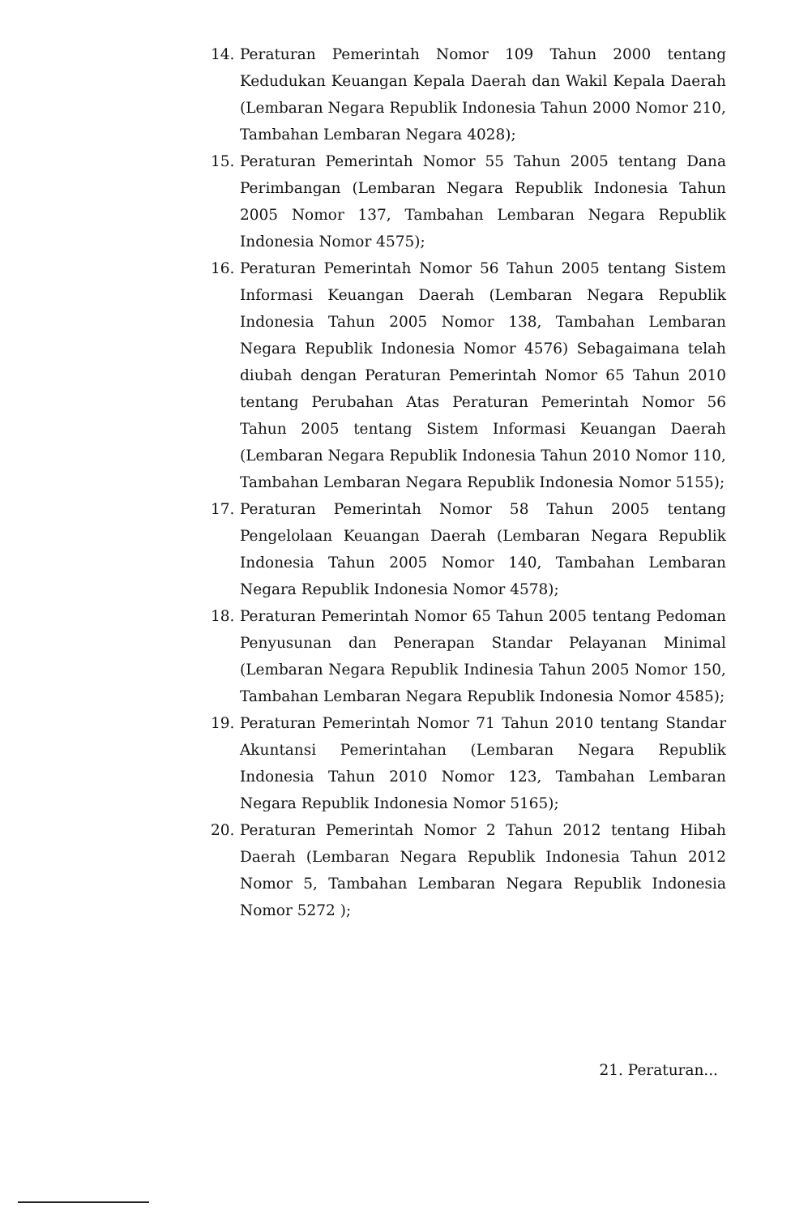14. Peraturan Pemerintah Nomor 109 Tahun 2000 tentang Kedudukan Keuangan Kepala Daerah dan Wakil Kepala Daerah (Lembaran Negara Republik Indonesia Tahun 2000 Nomor 210, Tambahan Lembaran Negara 4028);
15. Peraturan Pemerintah Nomor 55 Tahun 2005 tentang Dana Perimbangan (Lembaran Negara Republik Indonesia Tahun 2005 Nomor 137, Tambahan Lembaran Negara Republik Indonesia Nomor 4575);
16. Peraturan Pemerintah Nomor 56 Tahun 2005 tentang Sistem Informasi Keuangan Daerah (Lembaran Negara Republik Indonesia Tahun 2005 Nomor 138, Tambahan Lembaran Negara Republik Indonesia Nomor 4576) Sebagaimana telah diubah dengan Peraturan Pemerintah Nomor 65 Tahun 2010 tentang Perubahan Atas Peraturan Pemerintah Nomor 56 Tahun 2005 tentang Sistem Informasi Keuangan Daerah (Lembaran Negara Republik Indonesia Tahun 2010 Nomor 110, Tambahan Lembaran Negara Republik Indonesia Nomor 5155);
17. Peraturan Pemerintah Nomor 58 Tahun 2005 tentang Pengelolaan Keuangan Daerah (Lembaran Negara Republik Indonesia Tahun 2005 Nomor 140, Tambahan Lembaran Negara Republik Indonesia Nomor 4578);
18. Peraturan Pemerintah Nomor 65 Tahun 2005 tentang Pedoman Penyusunan dan Penerapan Standar Pelayanan Minimal (Lembaran Negara Republik Indinesia Tahun 2005 Nomor 150, Tambahan Lembaran Negara Republik Indonesia Nomor 4585);
19. Peraturan Pemerintah Nomor 71 Tahun 2010 tentang Standar Akuntansi Pemerintahan (Lembaran Negara Republik Indonesia Tahun 2010 Nomor 123, Tambahan Lembaran Negara Republik Indonesia Nomor 5165);
20. Peraturan Pemerintah Nomor 2 Tahun 2012 tentang Hibah Daerah (Lembaran Negara Republik Indonesia Tahun 2012 Nomor 5, Tambahan Lembaran Negara Republik Indonesia Nomor 5272 );
21. Peraturan...